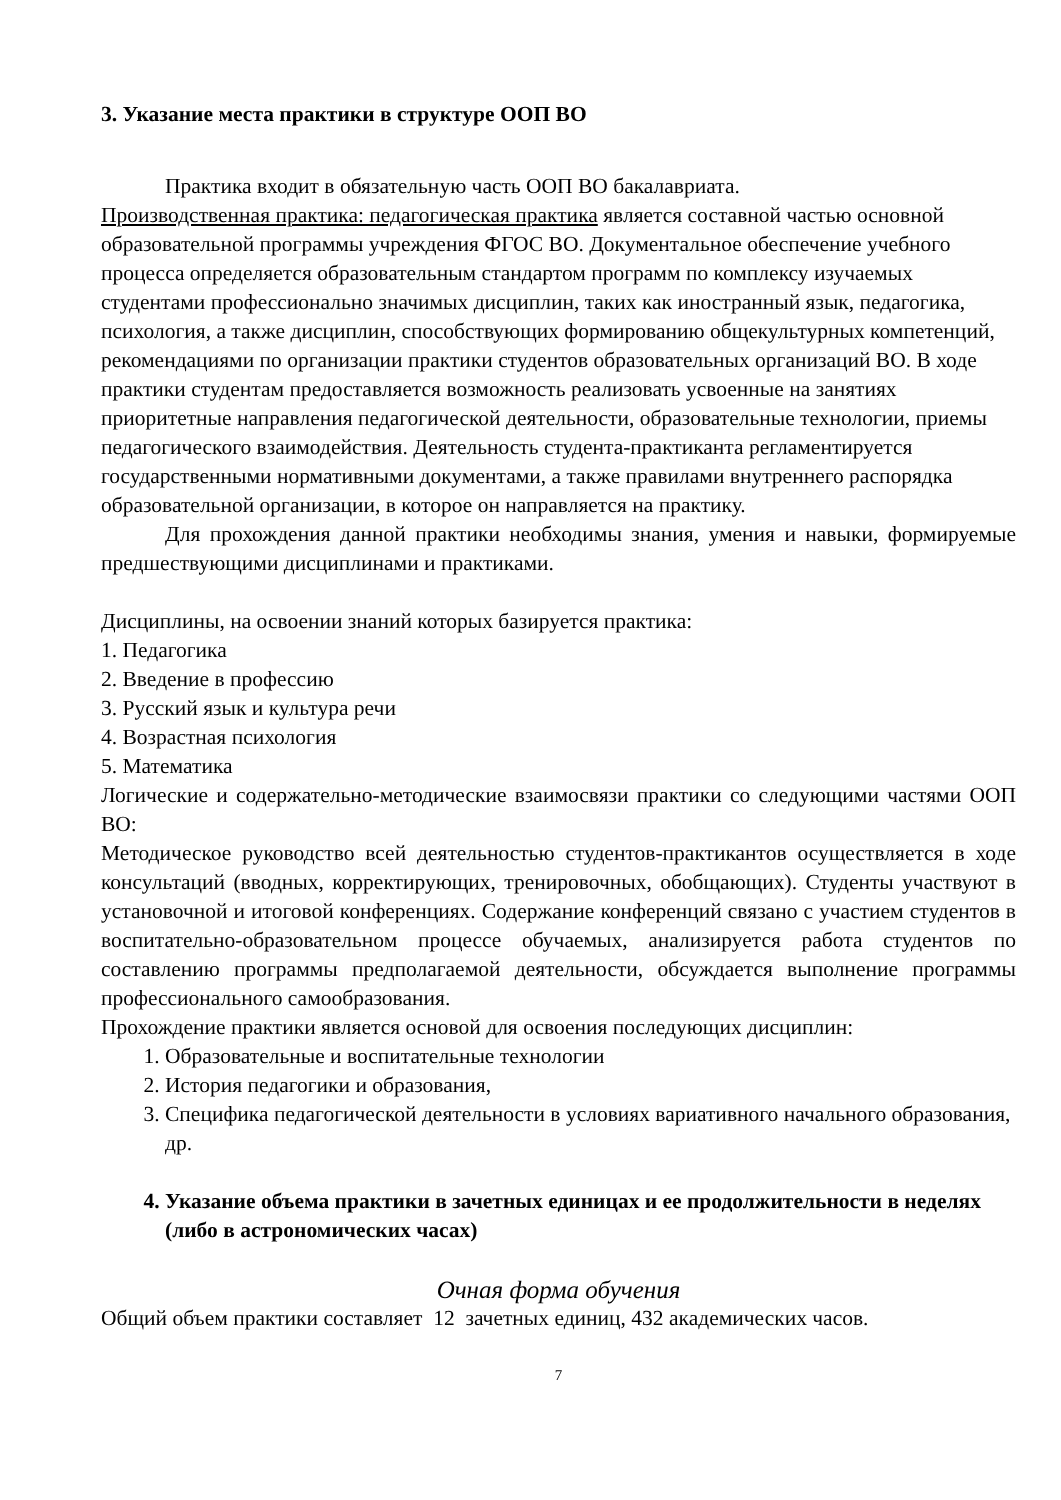3. Указание места практики в структуре ООП ВО
Практика входит в обязательную часть ООП ВО бакалавриата.
Производственная практика: педагогическая практика является составной частью основной образовательной программы учреждения ФГОС ВО. Документальное обеспечение учебного процесса определяется образовательным стандартом программ по комплексу изучаемых студентами профессионально значимых дисциплин, таких как иностранный язык, педагогика, психология, а также дисциплин, способствующих формированию общекультурных компетенций, рекомендациями по организации практики студентов образовательных организаций ВО. В ходе практики студентам предоставляется возможность реализовать усвоенные на занятиях приоритетные направления педагогической деятельности, образовательные технологии, приемы педагогического взаимодействия. Деятельность студента-практиканта регламентируется государственными нормативными документами, а также правилами внутреннего распорядка образовательной организации, в которое он направляется на практику.
Для прохождения данной практики необходимы знания, умения и навыки, формируемые предшествующими дисциплинами и практиками.
Дисциплины, на освоении знаний которых базируется практика:
1. Педагогика
2. Введение в профессию
3. Русский язык и культура речи
4. Возрастная психология
5. Математика
Логические и содержательно-методические взаимосвязи практики со следующими частями ООП ВО:
Методическое руководство всей деятельностью студентов-практикантов осуществляется в ходе консультаций (вводных, корректирующих, тренировочных, обобщающих). Студенты участвуют в установочной и итоговой конференциях. Содержание конференций связано с участием студентов в воспитательно-образовательном процессе обучаемых, анализируется работа студентов по составлению программы предполагаемой деятельности, обсуждается выполнение программы профессионального самообразования.
Прохождение практики является основой для освоения последующих дисциплин:
1. Образовательные и воспитательные технологии
2. История педагогики и образования,
3. Специфика педагогической деятельности в условиях вариативного начального образования, др.
4. Указание объема практики в зачетных единицах и ее продолжительности в неделях (либо в астрономических часах)
Очная форма обучения
Общий объем практики составляет 12 зачетных единиц, 432 академических часов.
7